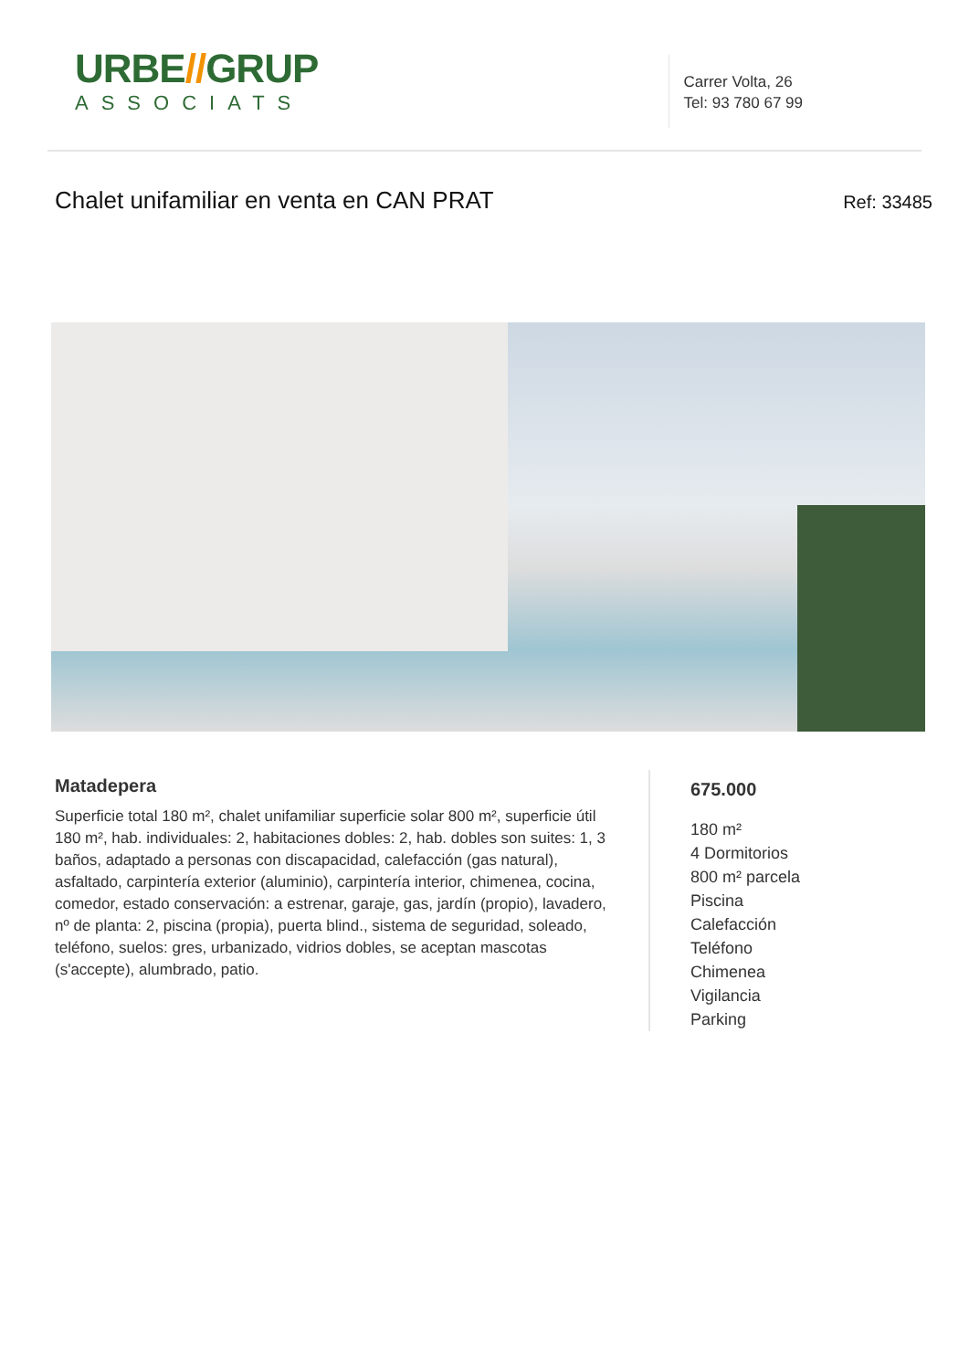URBE//GRUP
ASSOCIATS
Carrer Volta, 26
Tel: 93 780 67 99
Chalet unifamiliar en venta en CAN PRAT
Ref: 33485
Matadepera
Superficie total 180 m², chalet unifamiliar superficie solar 800 m², superficie útil 180 m², hab. individuales: 2, habitaciones dobles: 2, hab. dobles son suites: 1, 3 baños, adaptado a personas con discapacidad, calefacción (gas natural), asfaltado, carpintería exterior (aluminio), carpintería interior, chimenea, cocina, comedor, estado conservación: a estrenar, garaje, gas, jardín (propio), lavadero, nº de planta: 2, piscina (propia), puerta blind., sistema de seguridad, soleado, teléfono, suelos: gres, urbanizado, vidrios dobles, se aceptan mascotas (s'accepte), alumbrado, patio.
675.000
180 m²
4 Dormitorios
800 m² parcela
Piscina
Calefacción
Teléfono
Chimenea
Vigilancia
Parking